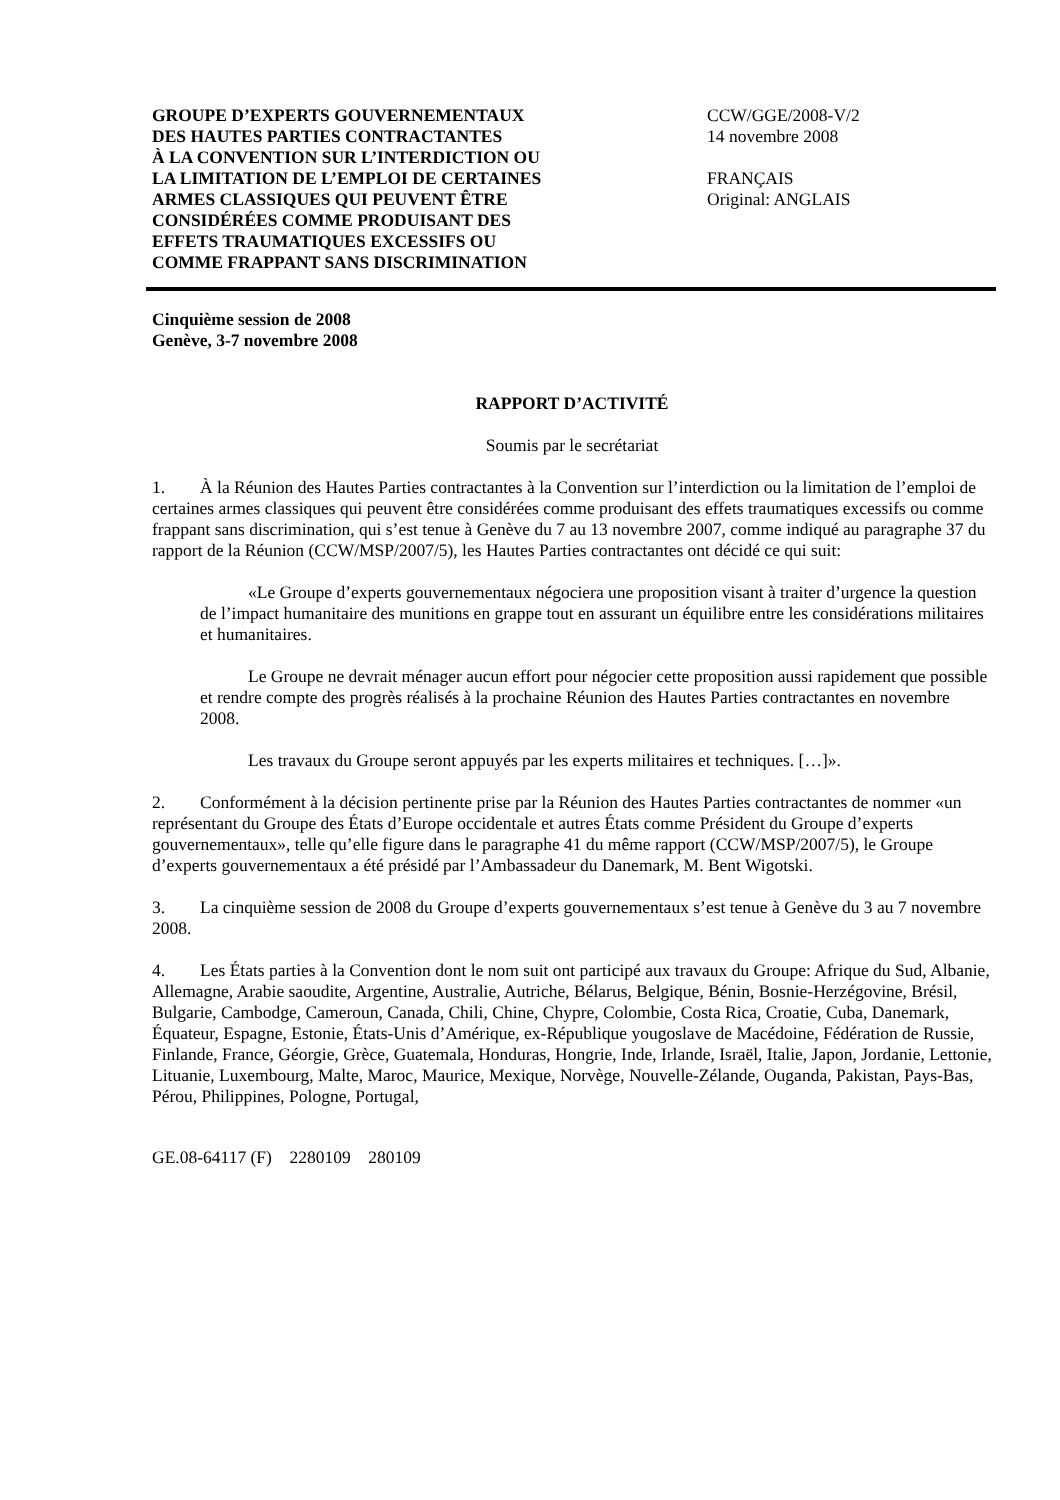GROUPE D’EXPERTS GOUVERNEMENTAUX
DES HAUTES PARTIES CONTRACTANTES
À LA CONVENTION SUR L’INTERDICTION OU
LA LIMITATION DE L’EMPLOI DE CERTAINES
ARMES CLASSIQUES QUI PEUVENT ÊTRE
CONSIDÉRÉES COMME PRODUISANT DES
EFFETS TRAUMATIQUES EXCESSIFS OU
COMME FRAPPANT SANS DISCRIMINATION
CCW/GGE/2008-V/2
14 novembre 2008
FRANÇAIS
Original: ANGLAIS
Cinquième session de 2008
Genève, 3-7 novembre 2008
RAPPORT D’ACTIVITÉ
Soumis par le secrétariat
1. À la Réunion des Hautes Parties contractantes à la Convention sur l’interdiction ou la limitation de l’emploi de certaines armes classiques qui peuvent être considérées comme produisant des effets traumatiques excessifs ou comme frappant sans discrimination, qui s’est tenue à Genève du 7 au 13 novembre 2007, comme indiqué au paragraphe 37 du rapport de la Réunion (CCW/MSP/2007/5), les Hautes Parties contractantes ont décidé ce qui suit:
«Le Groupe d’experts gouvernementaux négociera une proposition visant à traiter d’urgence la question de l’impact humanitaire des munitions en grappe tout en assurant un équilibre entre les considérations militaires et humanitaires.
Le Groupe ne devrait ménager aucun effort pour négocier cette proposition aussi rapidement que possible et rendre compte des progrès réalisés à la prochaine Réunion des Hautes Parties contractantes en novembre 2008.
Les travaux du Groupe seront appuyés par les experts militaires et techniques. […]».
2. Conformément à la décision pertinente prise par la Réunion des Hautes Parties contractantes de nommer «un représentant du Groupe des États d’Europe occidentale et autres États comme Président du Groupe d’experts gouvernementaux», telle qu’elle figure dans le paragraphe 41 du même rapport (CCW/MSP/2007/5), le Groupe d’experts gouvernementaux a été présidé par l’Ambassadeur du Danemark, M. Bent Wigotski.
3. La cinquième session de 2008 du Groupe d’experts gouvernementaux s’est tenue à Genève du 3 au 7 novembre 2008.
4. Les États parties à la Convention dont le nom suit ont participé aux travaux du Groupe: Afrique du Sud, Albanie, Allemagne, Arabie saoudite, Argentine, Australie, Autriche, Bélarus, Belgique, Bénin, Bosnie-Herzégovine, Brésil, Bulgarie, Cambodge, Cameroun, Canada, Chili, Chine, Chypre, Colombie, Costa Rica, Croatie, Cuba, Danemark, Équateur, Espagne, Estonie, États-Unis d’Amérique, ex-République yougoslave de Macédoine, Fédération de Russie, Finlande, France, Géorgie, Grèce, Guatemala, Honduras, Hongrie, Inde, Irlande, Israël, Italie, Japon, Jordanie, Lettonie, Lituanie, Luxembourg, Malte, Maroc, Maurice, Mexique, Norvège, Nouvelle-Zélande, Ouganda, Pakistan, Pays-Bas, Pérou, Philippines, Pologne, Portugal,
GE.08-64117 (F) 2280109 280109